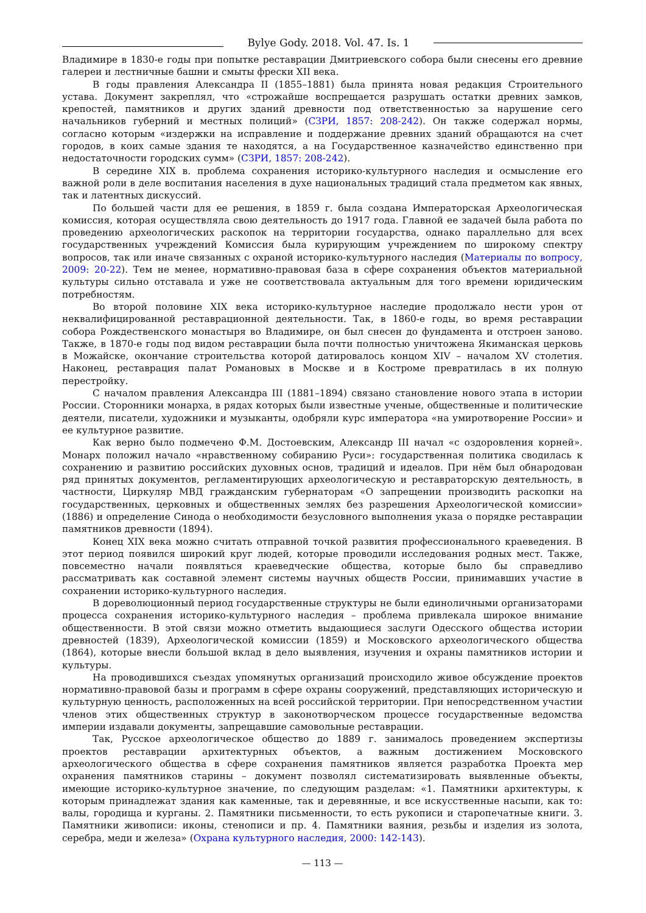Bylye Gody. 2018. Vol. 47. Is. 1
Владимире в 1830-е годы при попытке реставрации Дмитриевского собора были снесены его древние галереи и лестничные башни и смыты фрески XII века.
В годы правления Александра II (1855–1881) была принята новая редакция Строительного устава. Документ закреплял, что «строжайше воспрещается разрушать остатки древних замков, крепостей, памятников и других зданий древности под ответственностью за нарушение сего начальников губерний и местных полиций» (СЗРИ, 1857: 208-242). Он также содержал нормы, согласно которым «издержки на исправление и поддержание древних зданий обращаются на счет городов, в коих самые здания те находятся, а на Государственное казначейство единственно при недостаточности городских сумм» (СЗРИ, 1857: 208-242).
В середине XIX в. проблема сохранения историко-культурного наследия и осмысление его важной роли в деле воспитания населения в духе национальных традиций стала предметом как явных, так и латентных дискуссий.
По большей части для ее решения, в 1859 г. была создана Императорская Археологическая комиссия, которая осуществляла свою деятельность до 1917 года. Главной ее задачей была работа по проведению археологических раскопок на территории государства, однако параллельно для всех государственных учреждений Комиссия была курирующим учреждением по широкому спектру вопросов, так или иначе связанных с охраной историко-культурного наследия (Материалы по вопросу, 2009: 20-22). Тем не менее, нормативно-правовая база в сфере сохранения объектов материальной культуры сильно отставала и уже не соответствовала актуальным для того времени юридическим потребностям.
Во второй половине XIX века историко-культурное наследие продолжало нести урон от неквалифицированной реставрационной деятельности. Так, в 1860-е годы, во время реставрации собора Рождественского монастыря во Владимире, он был снесен до фундамента и отстроен заново. Также, в 1870-е годы под видом реставрации была почти полностью уничтожена Якиманская церковь в Можайске, окончание строительства которой датировалось концом XIV – началом XV столетия. Наконец, реставрация палат Романовых в Москве и в Костроме превратилась в их полную перестройку.
С началом правления Александра III (1881–1894) связано становление нового этапа в истории России. Сторонники монарха, в рядах которых были известные ученые, общественные и политические деятели, писатели, художники и музыканты, одобряли курс императора «на умиротворение России» и ее культурное развитие.
Как верно было подмечено Ф.М. Достоевским, Александр III начал «с оздоровления корней». Монарх положил начало «нравственному собиранию Руси»: государственная политика сводилась к сохранению и развитию российских духовных основ, традиций и идеалов. При нём был обнародован ряд принятых документов, регламентирующих археологическую и реставраторскую деятельность, в частности, Циркуляр МВД гражданским губернаторам «О запрещении производить раскопки на государственных, церковных и общественных землях без разрешения Археологической комиссии» (1886) и определение Синода о необходимости безусловного выполнения указа о порядке реставрации памятников древности (1894).
Конец XIX века можно считать отправной точкой развития профессионального краеведения. В этот период появился широкий круг людей, которые проводили исследования родных мест. Также, повсеместно начали появляться краеведческие общества, которые было бы справедливо рассматривать как составной элемент системы научных обществ России, принимавших участие в сохранении историко-культурного наследия.
В дореволюционный период государственные структуры не были единоличными организаторами процесса сохранения историко-культурного наследия – проблема привлекала широкое внимание общественности. В этой связи можно отметить выдающиеся заслуги Одесского общества истории древностей (1839), Археологической комиссии (1859) и Московского археологического общества (1864), которые внесли большой вклад в дело выявления, изучения и охраны памятников истории и культуры.
На проводившихся съездах упомянутых организаций происходило живое обсуждение проектов нормативно-правовой базы и программ в сфере охраны сооружений, представляющих историческую и культурную ценность, расположенных на всей российской территории. При непосредственном участии членов этих общественных структур в законотворческом процессе государственные ведомства империи издавали документы, запрещавшие самовольные реставрации.
Так, Русское археологическое общество до 1889 г. занималось проведением экспертизы проектов реставрации архитектурных объектов, а важным достижением Московского археологического общества в сфере сохранения памятников является разработка Проекта мер охранения памятников старины – документ позволял систематизировать выявленные объекты, имеющие историко-культурное значение, по следующим разделам: «1. Памятники архитектуры, к которым принадлежат здания как каменные, так и деревянные, и все искусственные насыпи, как то: валы, городища и курганы. 2. Памятники письменности, то есть рукописи и старопечатные книги. 3. Памятники живописи: иконы, стенописи и пр. 4. Памятники ваяния, резьбы и изделия из золота, серебра, меди и железа» (Охрана культурного наследия, 2000: 142-143).
— 113 —